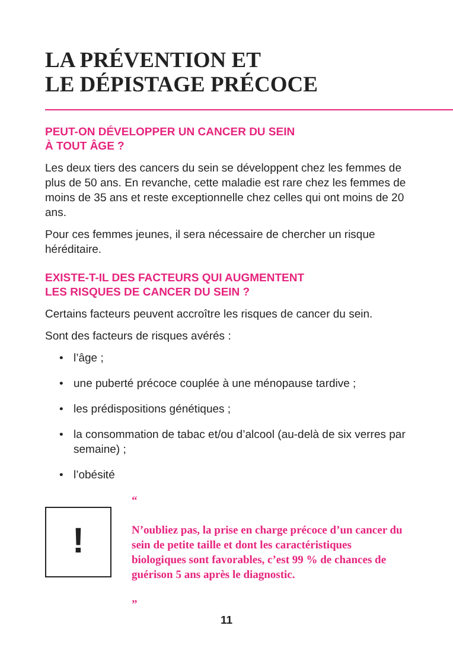LA PRÉVENTION ET
LE DÉPISTAGE PRÉCOCE
PEUT-ON DÉVELOPPER UN CANCER DU SEIN
À TOUT ÂGE ?
Les deux tiers des cancers du sein se développent chez les femmes de plus de 50 ans. En revanche, cette maladie est rare chez les femmes de moins de 35 ans et reste exceptionnelle chez celles qui ont moins de 20 ans.
Pour ces femmes jeunes, il sera nécessaire de chercher un risque héréditaire.
EXISTE-T-IL DES FACTEURS QUI AUGMENTENT
LES RISQUES DE CANCER DU SEIN ?
Certains facteurs peuvent accroître les risques de cancer du sein.
Sont des facteurs de risques avérés :
• l’âge ;
• une puberté précoce couplée à une ménopause tardive ;
• les prédispositions génétiques ;
• la consommation de tabac et/ou d’alcool (au-delà de six verres par semaine) ;
• l’obésité
!
“
N’oubliez pas, la prise en charge précoce d’un cancer du sein de petite taille et dont les caractéristiques biologiques sont favorables, c’est 99 % de chances de guérison 5 ans après le diagnostic.
”
11